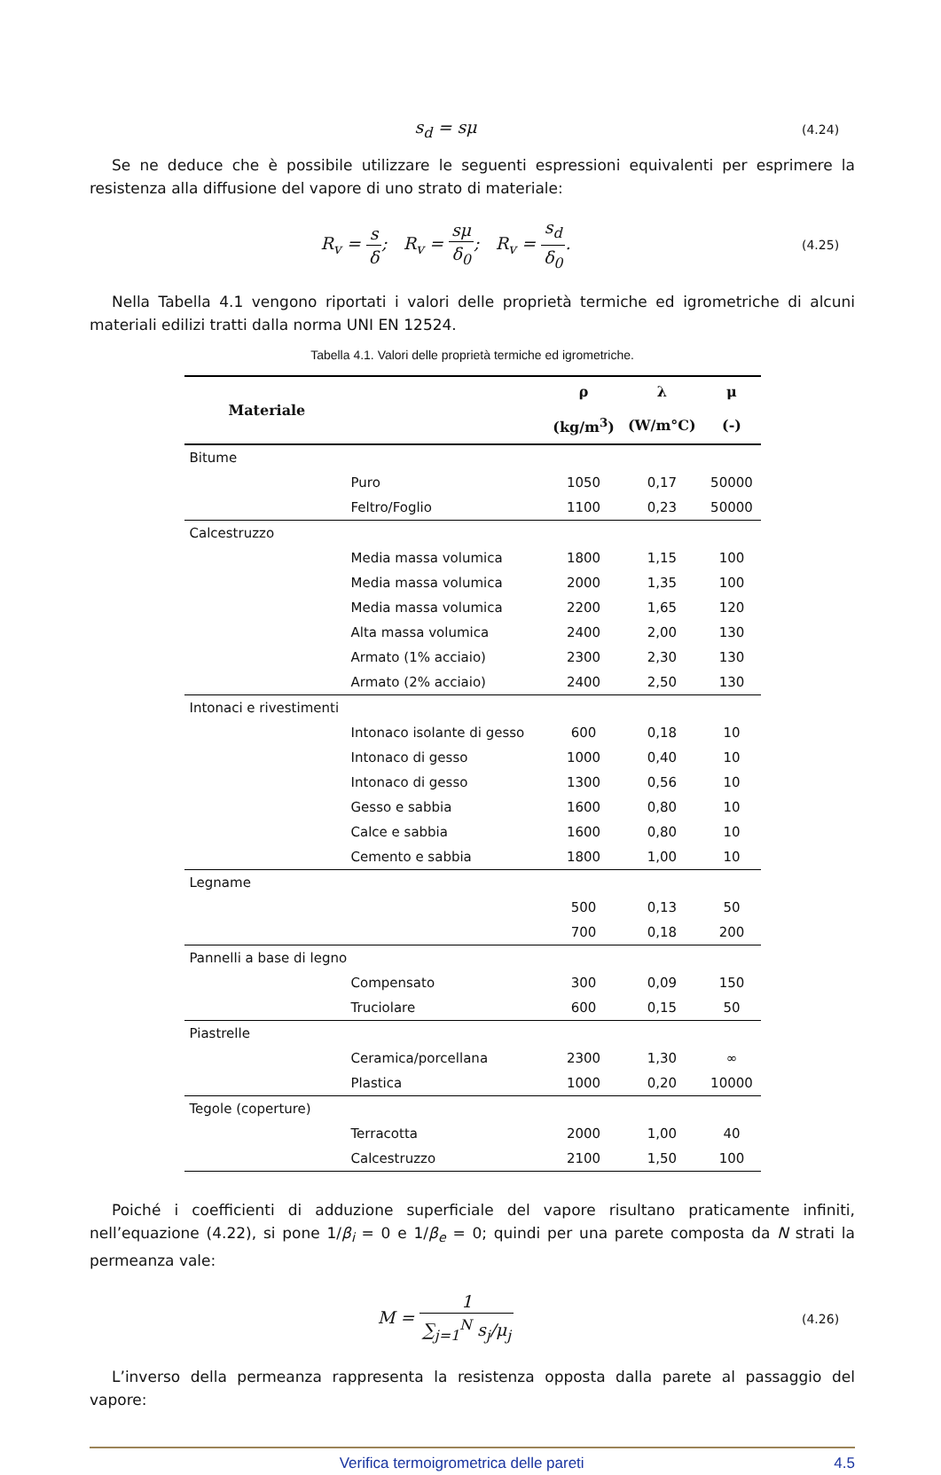s<sub>d</sub> = sμ
(4.24)
Se ne deduce che è possibile utilizzare le seguenti espressioni equivalenti per esprimere la resistenza alla diffusione del vapore di uno strato di materiale:
R<sub>v</sub> = s δ; R<sub>v</sub> = sμ δ<sub>0</sub>; R<sub>v</sub> = s<sub>d</sub> δ<sub>0</sub>.
(4.25)
Nella Tabella 4.1 vengono riportati i valori delle proprietà termiche ed igrometriche di alcuni materiali edilizi tratti dalla norma UNI EN 12524.
Tabella 4.1. Valori delle proprietà termiche ed igrometriche.
| Materiale | | ρ | λ | μ |
| --- | --- | --- | --- | --- |
| | | (kg/m<sup>3</sup>) | (W/m°C) | (-) |
| Bitume | | | | |
| | Puro | 1050 | 0,17 | 50000 |
| | Feltro/Foglio | 1100 | 0,23 | 50000 |
| Calcestruzzo | | | | |
| | Media massa volumica | 1800 | 1,15 | 100 |
| | Media massa volumica | 2000 | 1,35 | 100 |
| | Media massa volumica | 2200 | 1,65 | 120 |
| | Alta massa volumica | 2400 | 2,00 | 130 |
| | Armato (1% acciaio) | 2300 | 2,30 | 130 |
| | Armato (2% acciaio) | 2400 | 2,50 | 130 |
| Intonaci e rivestimenti | | | | |
| | Intonaco isolante di gesso | 600 | 0,18 | 10 |
| | Intonaco di gesso | 1000 | 0,40 | 10 |
| | Intonaco di gesso | 1300 | 0,56 | 10 |
| | Gesso e sabbia | 1600 | 0,80 | 10 |
| | Calce e sabbia | 1600 | 0,80 | 10 |
| | Cemento e sabbia | 1800 | 1,00 | 10 |
| Legname | | | | |
| | | 500 | 0,13 | 50 |
| | | 700 | 0,18 | 200 |
| Pannelli a base di legno | | | | |
| | Compensato | 300 | 0,09 | 150 |
| | Truciolare | 600 | 0,15 | 50 |
| Piastrelle | | | | |
| | Ceramica/porcellana | 2300 | 1,30 | ∞ |
| | Plastica | 1000 | 0,20 | 10000 |
| Tegole (coperture) | | | | |
| | Terracotta | 2000 | 1,00 | 40 |
| | Calcestruzzo | 2100 | 1,50 | 100 |
Poiché i coefficienti di adduzione superficiale del vapore risultano praticamente infiniti, nell’equazione (4.22), si pone 1/β<sub>i</sub> = 0 e 1/β<sub>e</sub> = 0; quindi per una parete composta da N strati la permeanza vale:
M = 1 ∑<sub>j=1</sub><sup>N</sup> s<sub>j</sub>/μ<sub>j</sub>
(4.26)
L’inverso della permeanza rappresenta la resistenza opposta dalla parete al passaggio del vapore:
Verifica termoigrometrica delle pareti 4.5